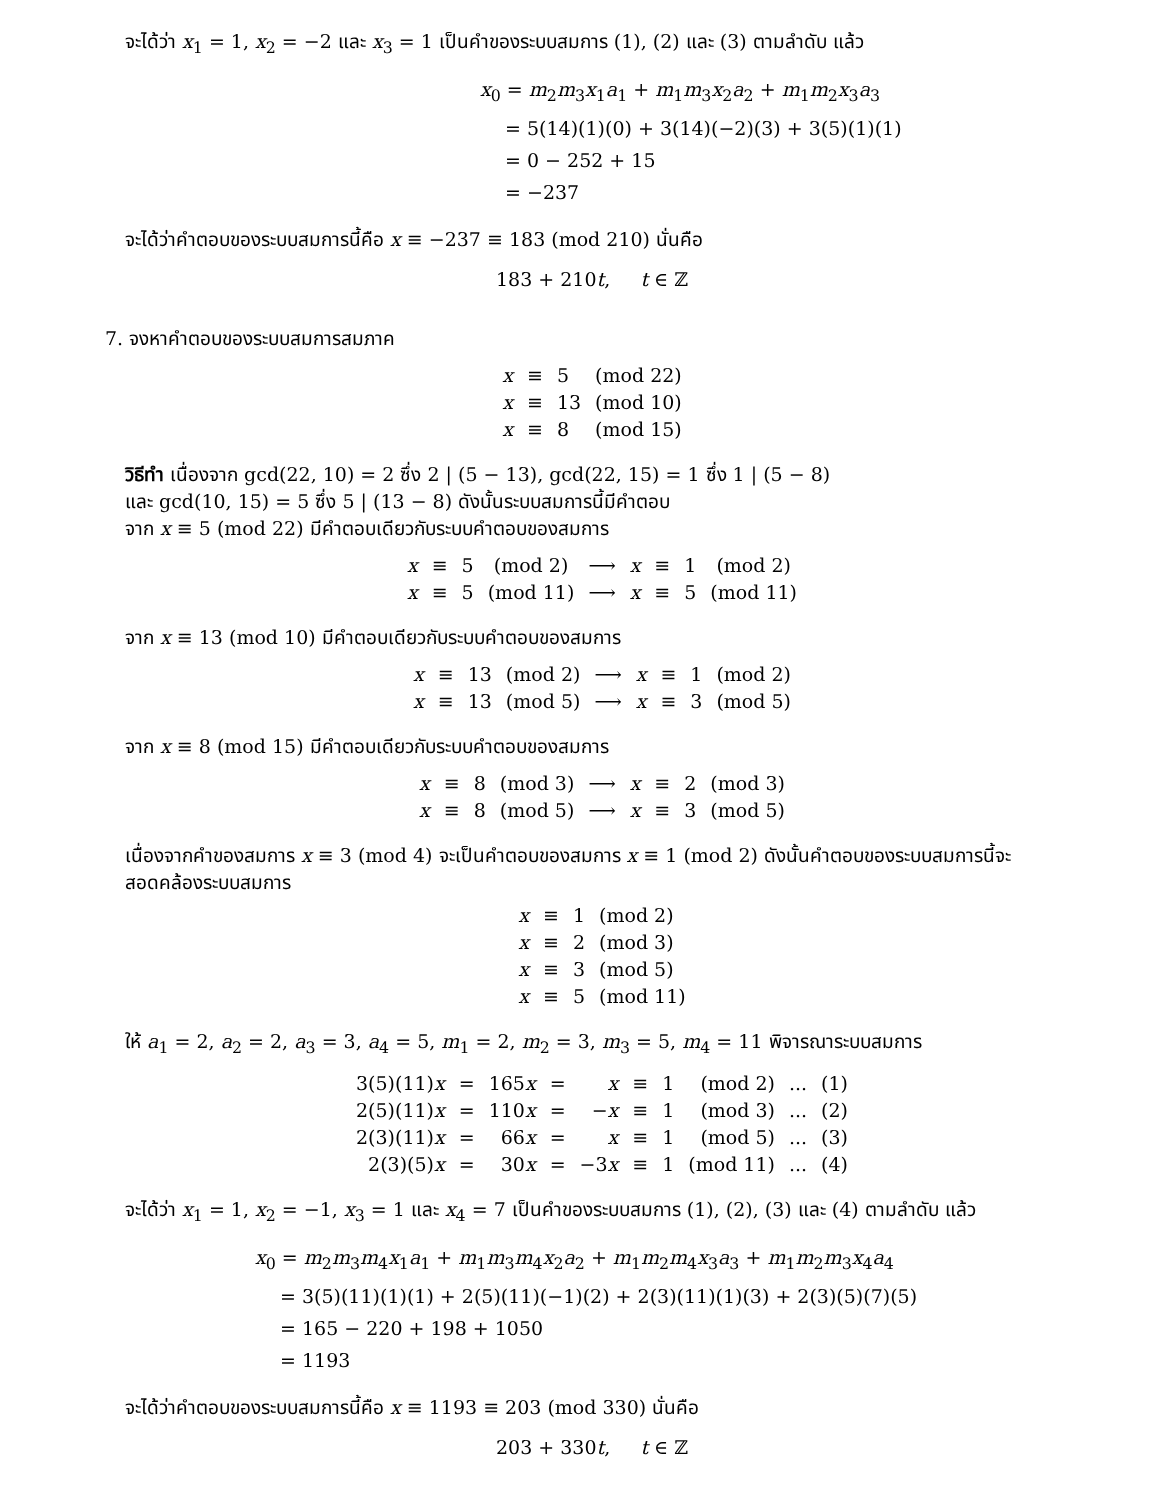จะได้ว่า x<sub>1</sub> = 1, x<sub>2</sub> = −2 และ x<sub>3</sub> = 1 เป็นคำของระบบสมการ (1), (2) และ (3) ตามลำดับ แล้ว
x<sub>0</sub> = m<sub>2</sub>m<sub>3</sub>x<sub>1</sub>a<sub>1</sub> + m<sub>1</sub>m<sub>3</sub>x<sub>2</sub>a<sub>2</sub> + m<sub>1</sub>m<sub>2</sub>x<sub>3</sub>a<sub>3</sub>
= 5(14)(1)(0) + 3(14)(−2)(3) + 3(5)(1)(1)
= 0 − 252 + 15
= −237
จะได้ว่าคำตอบของระบบสมการนี้คือ x ≡ −237 ≡ 183 (mod 210) นั่นคือ
183 + 210t, t ∈ ℤ
7. จงหาคำตอบของระบบสมการสมภาค
| x | ≡ | 5 | (mod 22) |
| x | ≡ | 13 | (mod 10) |
| x | ≡ | 8 | (mod 15) |
วิธีทำ เนื่องจาก gcd(22, 10) = 2 ซึ่ง 2 | (5 − 13), gcd(22, 15) = 1 ซึ่ง 1 | (5 − 8)
และ gcd(10, 15) = 5 ซึ่ง 5 | (13 − 8) ดังนั้นระบบสมการนี้มีคำตอบ
จาก x ≡ 5 (mod 22) มีคำตอบเดียวกับระบบคำตอบของสมการ
| x | ≡ | 5 | (mod 2) | ⟶ | x | ≡ | 1 | (mod 2) |
| x | ≡ | 5 | (mod 11) | ⟶ | x | ≡ | 5 | (mod 11) |
จาก x ≡ 13 (mod 10) มีคำตอบเดียวกับระบบคำตอบของสมการ
| x | ≡ | 13 | (mod 2) | ⟶ | x | ≡ | 1 | (mod 2) |
| x | ≡ | 13 | (mod 5) | ⟶ | x | ≡ | 3 | (mod 5) |
จาก x ≡ 8 (mod 15) มีคำตอบเดียวกับระบบคำตอบของสมการ
| x | ≡ | 8 | (mod 3) | ⟶ | x | ≡ | 2 | (mod 3) |
| x | ≡ | 8 | (mod 5) | ⟶ | x | ≡ | 3 | (mod 5) |
เนื่องจากคำของสมการ x ≡ 3 (mod 4) จะเป็นคำตอบของสมการ x ≡ 1 (mod 2) ดังนั้นคำตอบของระบบสมการนี้จะ สอดคล้องระบบสมการ
| x | ≡ | 1 | (mod 2) |
| x | ≡ | 2 | (mod 3) |
| x | ≡ | 3 | (mod 5) |
| x | ≡ | 5 | (mod 11) |
ให้ a<sub>1</sub> = 2, a<sub>2</sub> = 2, a<sub>3</sub> = 3, a<sub>4</sub> = 5, m<sub>1</sub> = 2, m<sub>2</sub> = 3, m<sub>3</sub> = 5, m<sub>4</sub> = 11 พิจารณาระบบสมการ
| 3(5)(11) x | = | 165 x | = | x | ≡ | 1 | (mod 2) | ... | (1) |
| 2(5)(11) x | = | 110 x | = | − x | ≡ | 1 | (mod 3) | ... | (2) |
| 2(3)(11) x | = | 66 x | = | x | ≡ | 1 | (mod 5) | ... | (3) |
| 2(3)(5) x | = | 30 x | = | −3 x | ≡ | 1 | (mod 11) | ... | (4) |
จะได้ว่า x<sub>1</sub> = 1, x<sub>2</sub> = −1, x<sub>3</sub> = 1 และ x<sub>4</sub> = 7 เป็นคำของระบบสมการ (1), (2), (3) และ (4) ตามลำดับ แล้ว
x<sub>0</sub> = m<sub>2</sub>m<sub>3</sub>m<sub>4</sub>x<sub>1</sub>a<sub>1</sub> + m<sub>1</sub>m<sub>3</sub>m<sub>4</sub>x<sub>2</sub>a<sub>2</sub> + m<sub>1</sub>m<sub>2</sub>m<sub>4</sub>x<sub>3</sub>a<sub>3</sub> + m<sub>1</sub>m<sub>2</sub>m<sub>3</sub>x<sub>4</sub>a<sub>4</sub>
= 3(5)(11)(1)(1) + 2(5)(11)(−1)(2) + 2(3)(11)(1)(3) + 2(3)(5)(7)(5)
= 165 − 220 + 198 + 1050
= 1193
จะได้ว่าคำตอบของระบบสมการนี้คือ x ≡ 1193 ≡ 203 (mod 330) นั่นคือ
203 + 330t, t ∈ ℤ